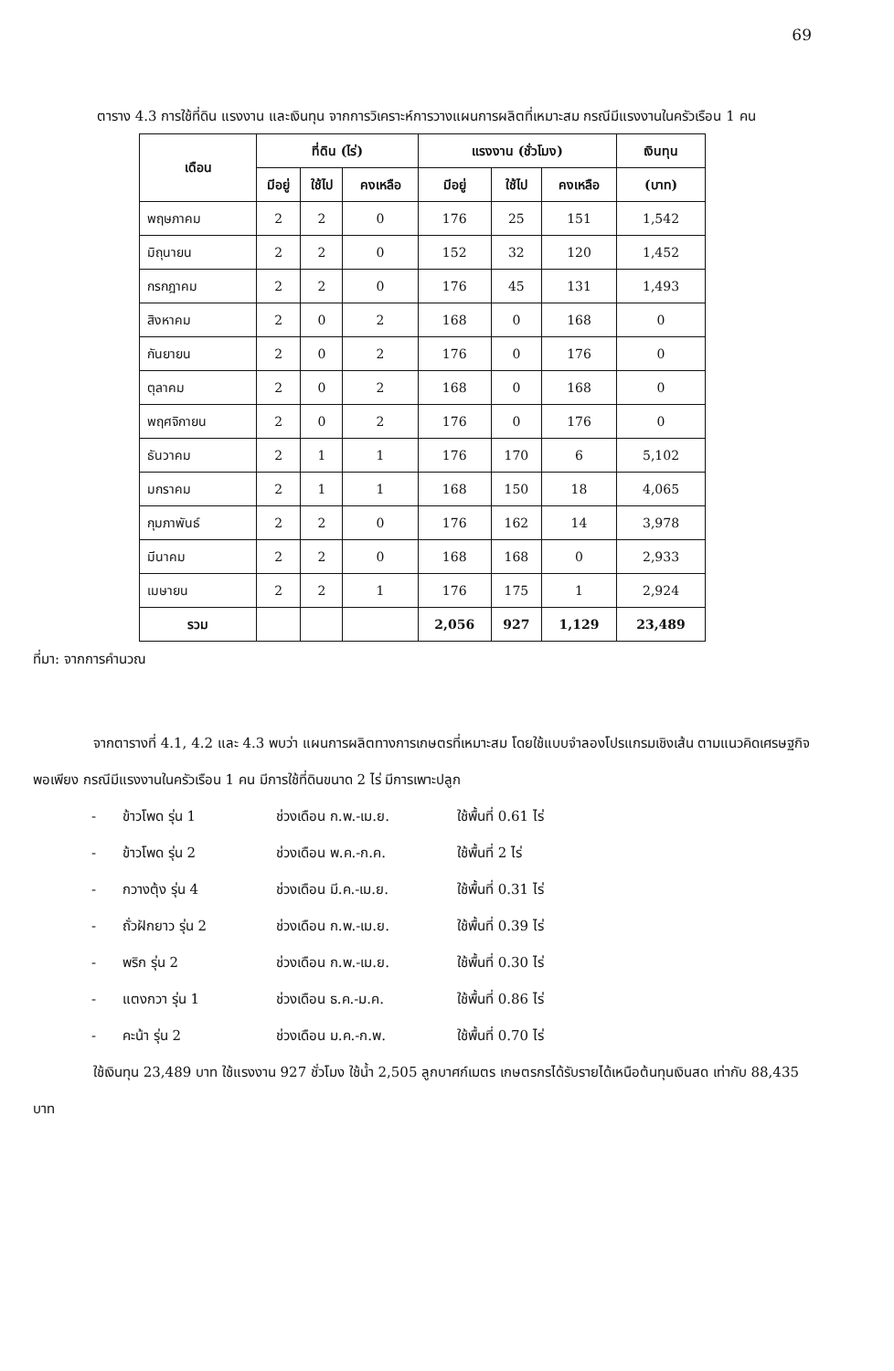69
ตาราง 4.3 การใช้ที่ดิน แรงงาน และเงินทุน จากการวิเคราะห์การวางแผนการผลิตที่เหมาะสม กรณีมีแรงงานในครัวเรือน 1 คน
| เดือน | ที่ดิน (ไร่) | | | แรงงาน (ชั่วโมง) | | | เงินทุน |
| --- | --- | --- | --- | --- | --- | --- | --- |
| | มีอยู่ | ใช้ไป | คงเหลือ | มีอยู่ | ใช้ไป | คงเหลือ | (บาท) |
| พฤษภาคม | 2 | 2 | 0 | 176 | 25 | 151 | 1,542 |
| มิถุนายน | 2 | 2 | 0 | 152 | 32 | 120 | 1,452 |
| กรกฎาคม | 2 | 2 | 0 | 176 | 45 | 131 | 1,493 |
| สิงหาคม | 2 | 0 | 2 | 168 | 0 | 168 | 0 |
| กันยายน | 2 | 0 | 2 | 176 | 0 | 176 | 0 |
| ตุลาคม | 2 | 0 | 2 | 168 | 0 | 168 | 0 |
| พฤศจิกายน | 2 | 0 | 2 | 176 | 0 | 176 | 0 |
| ธันวาคม | 2 | 1 | 1 | 176 | 170 | 6 | 5,102 |
| มกราคม | 2 | 1 | 1 | 168 | 150 | 18 | 4,065 |
| กุมภาพันธ์ | 2 | 2 | 0 | 176 | 162 | 14 | 3,978 |
| มีนาคม | 2 | 2 | 0 | 168 | 168 | 0 | 2,933 |
| เมษายน | 2 | 2 | 1 | 176 | 175 | 1 | 2,924 |
| รวม | | | | 2,056 | 927 | 1,129 | 23,489 |
ที่มา: จากการคำนวณ
จากตารางที่ 4.1, 4.2 และ 4.3 พบว่า แผนการผลิตทางการเกษตรที่เหมาะสม โดยใช้แบบจำลองโปรแกรมเชิงเส้น ตามแนวคิดเศรษฐกิจพอเพียง กรณีมีแรงงานในครัวเรือน 1 คน มีการใช้ที่ดินขนาด 2 ไร่ มีการเพาะปลูก
- ข้าวโพด รุ่น 1 ช่วงเดือน ก.พ.-เม.ย. ใช้พื้นที่ 0.61 ไร่
- ข้าวโพด รุ่น 2 ช่วงเดือน พ.ค.-ก.ค. ใช้พื้นที่ 2 ไร่
- กวางตุ้ง รุ่น 4 ช่วงเดือน มี.ค.-เม.ย. ใช้พื้นที่ 0.31 ไร่
- ถั่วฝักยาว รุ่น 2 ช่วงเดือน ก.พ.-เม.ย. ใช้พื้นที่ 0.39 ไร่
- พริก รุ่น 2 ช่วงเดือน ก.พ.-เม.ย. ใช้พื้นที่ 0.30 ไร่
- แตงกวา รุ่น 1 ช่วงเดือน ธ.ค.-ม.ค. ใช้พื้นที่ 0.86 ไร่
- คะน้า รุ่น 2 ช่วงเดือน ม.ค.-ก.พ. ใช้พื้นที่ 0.70 ไร่
ใช้เงินทุน 23,489 บาท ใช้แรงงาน 927 ชั่วโมง ใช้น้ำ 2,505 ลูกบาศก์เมตร เกษตรกรได้รับรายได้เหนือต้นทุนเงินสด เท่ากับ 88,435 บาท